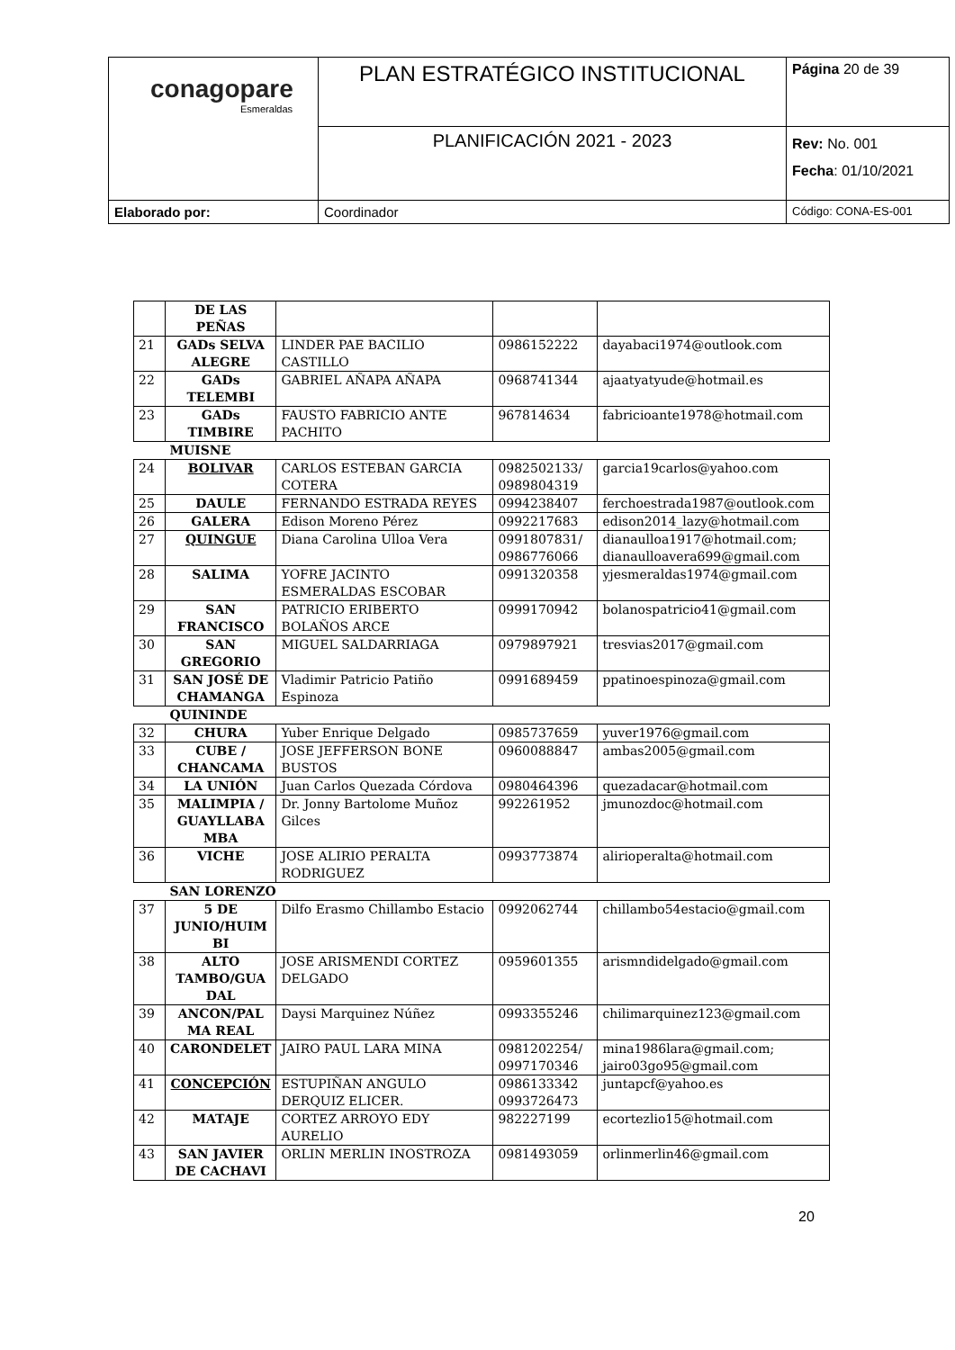| conagopare Esmeraldas | PLAN ESTRATÉGICO INSTITUCIONAL | Página 20 de 39 |
| | PLANIFICACIÓN 2021 - 2023 | Rev: No. 001 Fecha : 01/10/2021 |
| Elaborado por: | Coordinador | Código: CONA-ES-001 |
| | DE LAS PEÑAS | | | |
| 21 | GADs SELVA ALEGRE | LINDER PAE BACILIO CASTILLO | 0986152222 | dayabaci1974@outlook.com |
| 22 | GADs TELEMBI | GABRIEL AÑAPA AÑAPA | 0968741344 | ajaatyatyude@hotmail.es |
| 23 | GADs TIMBIRE | FAUSTO FABRICIO ANTE PACHITO | 967814634 | fabricioante1978@hotmail.com |
| MUISNE | | | | |
| 24 | BOLIVAR | CARLOS ESTEBAN GARCIA COTERA | 0982502133/ 0989804319 | garcia19carlos@yahoo.com |
| 25 | DAULE | FERNANDO ESTRADA REYES | 0994238407 | ferchoestrada1987@outlook.com |
| 26 | GALERA | Edison Moreno Pérez | 0992217683 | edison2014_lazy@hotmail.com |
| 27 | QUINGUE | Diana Carolina Ulloa Vera | 0991807831/ 0986776066 | dianaulloa1917@hotmail.com; dianaulloavera699@gmail.com |
| 28 | SALIMA | YOFRE JACINTO ESMERALDAS ESCOBAR | 0991320358 | yjesmeraldas1974@gmail.com |
| 29 | SAN FRANCISCO | PATRICIO ERIBERTO BOLAÑOS ARCE | 0999170942 | bolanospatricio41@gmail.com |
| 30 | SAN GREGORIO | MIGUEL SALDARRIAGA | 0979897921 | tresvias2017@gmail.com |
| 31 | SAN JOSÉ DE CHAMANGA | Vladimir Patricio Patiño Espinoza | 0991689459 | ppatinoespinoza@gmail.com |
| QUININDE | | | | |
| 32 | CHURA | Yuber Enrique Delgado | 0985737659 | yuver1976@gmail.com |
| 33 | CUBE / CHANCAMA | JOSE JEFFERSON BONE BUSTOS | 0960088847 | ambas2005@gmail.com |
| 34 | LA UNIÓN | Juan Carlos Quezada Córdova | 0980464396 | quezadacar@hotmail.com |
| 35 | MALIMPIA / GUAYLLABA MBA | Dr. Jonny Bartolome Muñoz Gilces | 992261952 | jmunozdoc@hotmail.com |
| 36 | VICHE | JOSE ALIRIO PERALTA RODRIGUEZ | 0993773874 | alirioperalta@hotmail.com |
| SAN LORENZO | | | | |
| 37 | 5 DE JUNIO/HUIM BI | Dilfo Erasmo Chillambo Estacio | 0992062744 | chillambo54estacio@gmail.com |
| 38 | ALTO TAMBO/GUA DAL | JOSE ARISMENDI CORTEZ DELGADO | 0959601355 | arismndidelgado@gmail.com |
| 39 | ANCON/PAL MA REAL | Daysi Marquinez Núñez | 0993355246 | chilimarquinez123@gmail.com |
| 40 | CARONDELET | JAIRO PAUL LARA MINA | 0981202254/ 0997170346 | mina1986lara@gmail.com; jairo03go95@gmail.com |
| 41 | CONCEPCIÓN | ESTUPIÑAN ANGULO DERQUIZ ELICER. | 0986133342 0993726473 | juntapcf@yahoo.es |
| 42 | MATAJE | CORTEZ ARROYO EDY AURELIO | 982227199 | ecortezlio15@hotmail.com |
| 43 | SAN JAVIER DE CACHAVI | ORLIN MERLIN INOSTROZA | 0981493059 | orlinmerlin46@gmail.com |
20